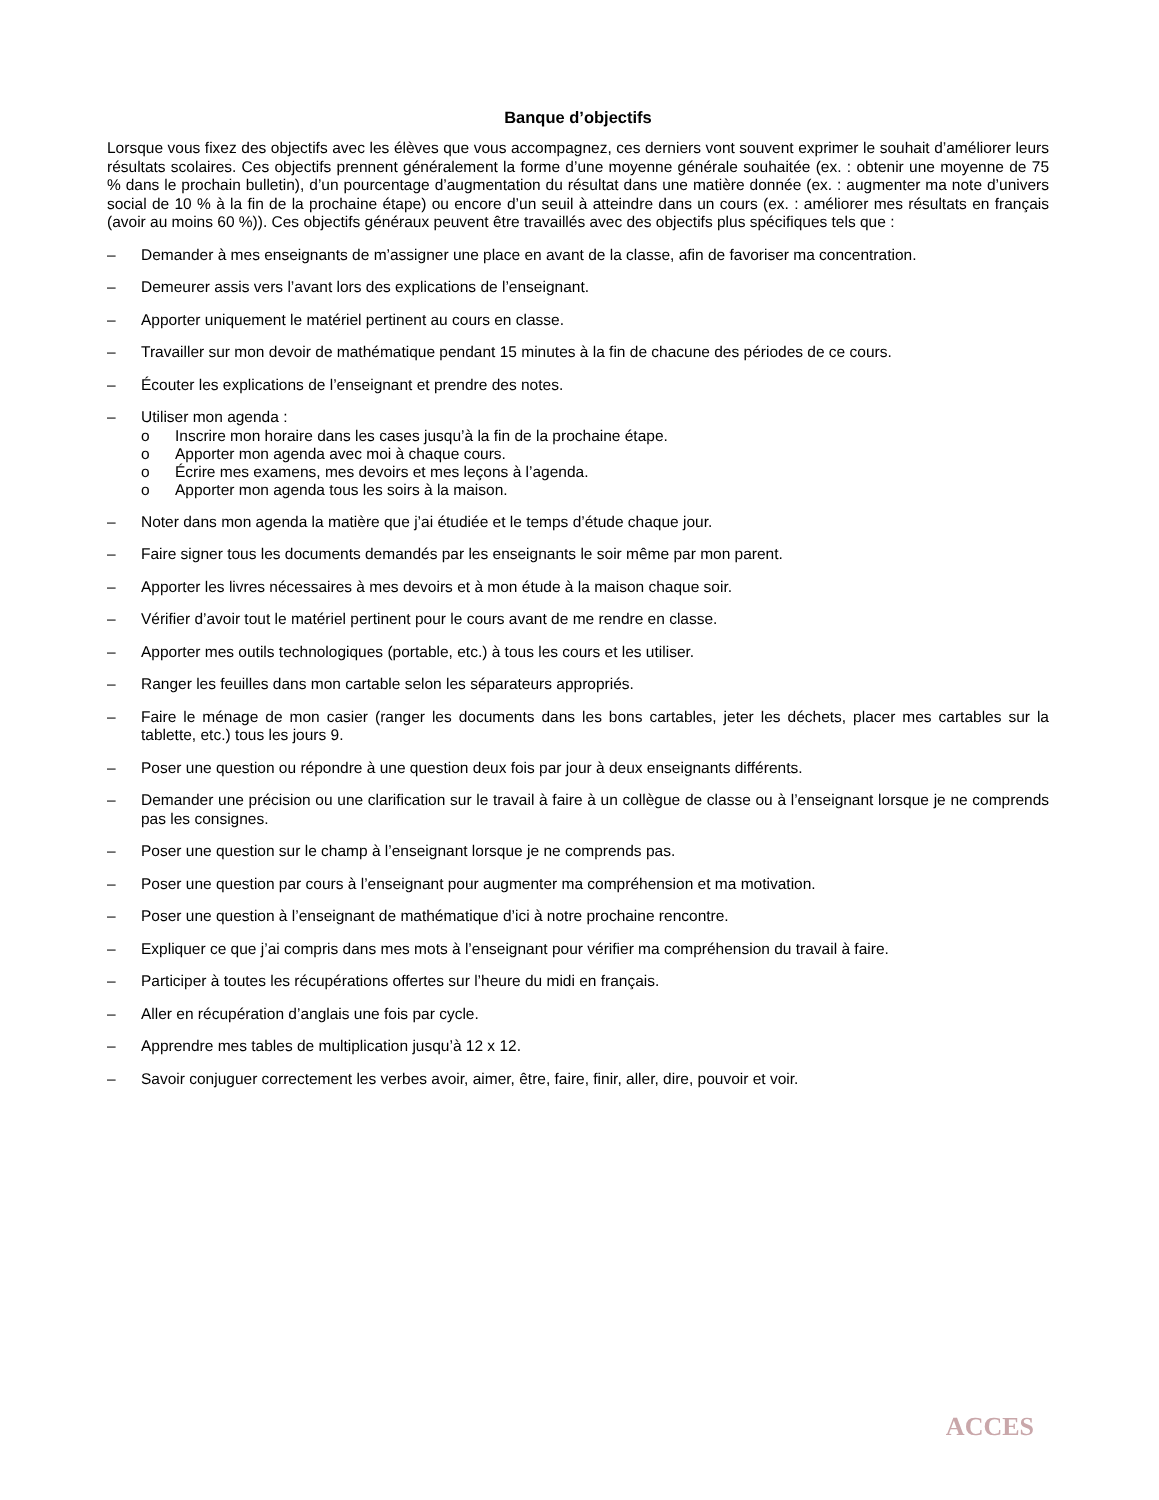Banque d’objectifs
Lorsque vous fixez des objectifs avec les élèves que vous accompagnez, ces derniers vont souvent exprimer le souhait d’améliorer leurs résultats scolaires. Ces objectifs prennent généralement la forme d’une moyenne générale souhaitée (ex. : obtenir une moyenne de 75 % dans le prochain bulletin), d’un pourcentage d’augmentation du résultat dans une matière donnée (ex. : augmenter ma note d’univers social de 10 % à la fin de la prochaine étape) ou encore d’un seuil à atteindre dans un cours (ex. : améliorer mes résultats en français (avoir au moins 60 %)). Ces objectifs généraux peuvent être travaillés avec des objectifs plus spécifiques tels que :
– Demander à mes enseignants de m’assigner une place en avant de la classe, afin de favoriser ma concentration.
– Demeurer assis vers l’avant lors des explications de l’enseignant.
– Apporter uniquement le matériel pertinent au cours en classe.
– Travailler sur mon devoir de mathématique pendant 15 minutes à la fin de chacune des périodes de ce cours.
– Écouter les explications de l’enseignant et prendre des notes.
– Utiliser mon agenda :
o Inscrire mon horaire dans les cases jusqu’à la fin de la prochaine étape.
o Apporter mon agenda avec moi à chaque cours.
o Écrire mes examens, mes devoirs et mes leçons à l’agenda.
o Apporter mon agenda tous les soirs à la maison.
– Noter dans mon agenda la matière que j’ai étudiée et le temps d’étude chaque jour.
– Faire signer tous les documents demandés par les enseignants le soir même par mon parent.
– Apporter les livres nécessaires à mes devoirs et à mon étude à la maison chaque soir.
– Vérifier d’avoir tout le matériel pertinent pour le cours avant de me rendre en classe.
– Apporter mes outils technologiques (portable, etc.) à tous les cours et les utiliser.
– Ranger les feuilles dans mon cartable selon les séparateurs appropriés.
– Faire le ménage de mon casier (ranger les documents dans les bons cartables, jeter les déchets, placer mes cartables sur la tablette, etc.) tous les jours 9.
– Poser une question ou répondre à une question deux fois par jour à deux enseignants différents.
– Demander une précision ou une clarification sur le travail à faire à un collègue de classe ou à l’enseignant lorsque je ne comprends pas les consignes.
– Poser une question sur le champ à l’enseignant lorsque je ne comprends pas.
– Poser une question par cours à l’enseignant pour augmenter ma compréhension et ma motivation.
– Poser une question à l’enseignant de mathématique d’ici à notre prochaine rencontre.
– Expliquer ce que j’ai compris dans mes mots à l’enseignant pour vérifier ma compréhension du travail à faire.
– Participer à toutes les récupérations offertes sur l’heure du midi en français.
– Aller en récupération d’anglais une fois par cycle.
– Apprendre mes tables de multiplication jusqu’à 12 x 12.
– Savoir conjuguer correctement les verbes avoir, aimer, être, faire, finir, aller, dire, pouvoir et voir.
ACCES